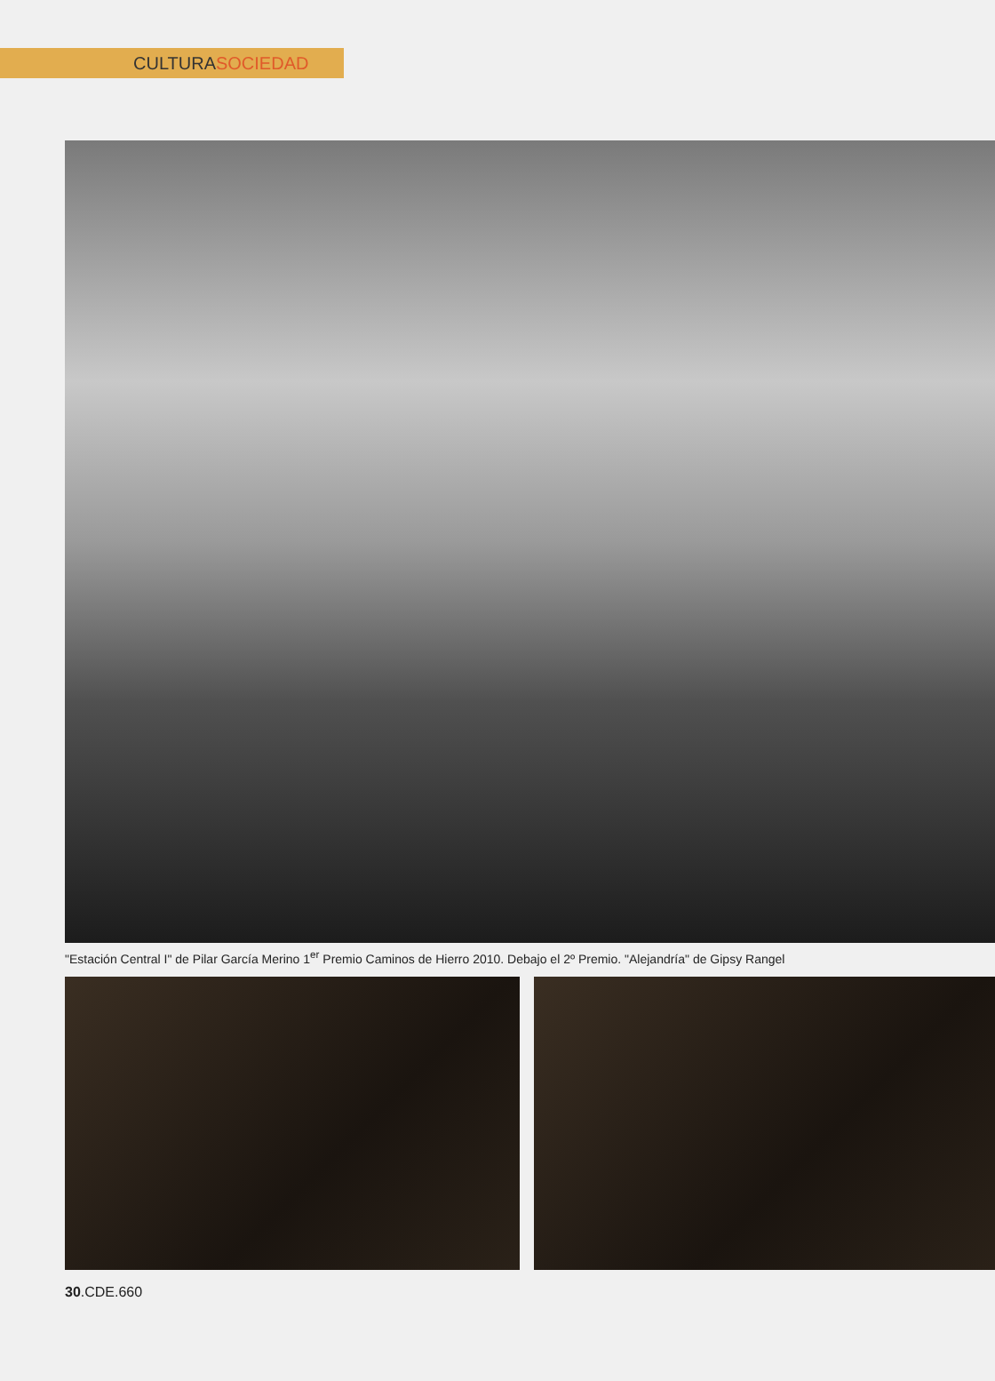CULTURASOCIEDAD
"Estación Central I" de Pilar García Merino 1<sup>er</sup> Premio Caminos de Hierro 2010. Debajo el 2º Premio. "Alejandría" de Gipsy Rangel
30.CDE.660